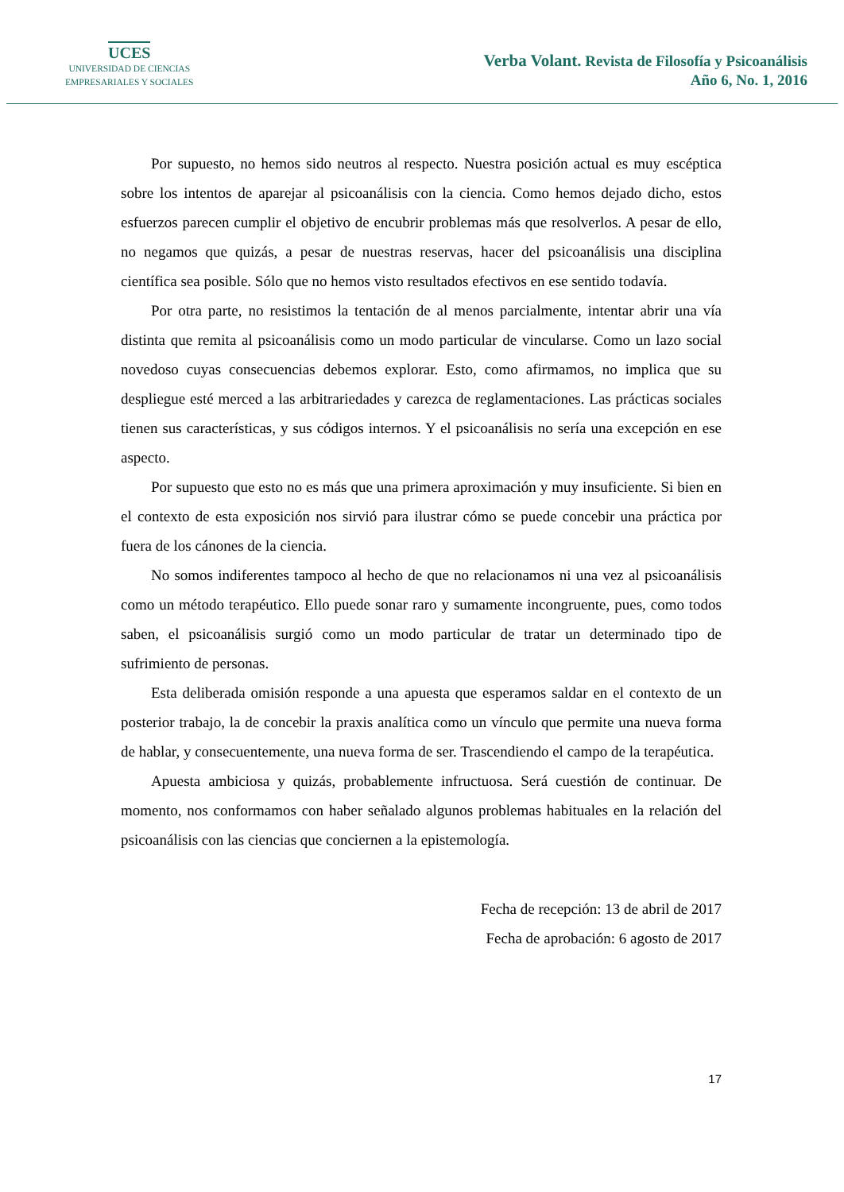UCES
UNIVERSIDAD DE CIENCIAS
EMPRESARIALES Y SOCIALES
Verba Volant. Revista de Filosofía y Psicoanálisis
Año 6, No. 1, 2016
Por supuesto, no hemos sido neutros al respecto. Nuestra posición actual es muy escéptica sobre los intentos de aparejar al psicoanálisis con la ciencia. Como hemos dejado dicho, estos esfuerzos parecen cumplir el objetivo de encubrir problemas más que resolverlos. A pesar de ello, no negamos que quizás, a pesar de nuestras reservas, hacer del psicoanálisis una disciplina científica sea posible. Sólo que no hemos visto resultados efectivos en ese sentido todavía.
Por otra parte, no resistimos la tentación de al menos parcialmente, intentar abrir una vía distinta que remita al psicoanálisis como un modo particular de vincularse. Como un lazo social novedoso cuyas consecuencias debemos explorar. Esto, como afirmamos, no implica que su despliegue esté merced a las arbitrariedades y carezca de reglamentaciones. Las prácticas sociales tienen sus características, y sus códigos internos. Y el psicoanálisis no sería una excepción en ese aspecto.
Por supuesto que esto no es más que una primera aproximación y muy insuficiente. Si bien en el contexto de esta exposición nos sirvió para ilustrar cómo se puede concebir una práctica por fuera de los cánones de la ciencia.
No somos indiferentes tampoco al hecho de que no relacionamos ni una vez al psicoanálisis como un método terapéutico. Ello puede sonar raro y sumamente incongruente, pues, como todos saben, el psicoanálisis surgió como un modo particular de tratar un determinado tipo de sufrimiento de personas.
Esta deliberada omisión responde a una apuesta que esperamos saldar en el contexto de un posterior trabajo, la de concebir la praxis analítica como un vínculo que permite una nueva forma de hablar, y consecuentemente, una nueva forma de ser. Trascendiendo el campo de la terapéutica.
Apuesta ambiciosa y quizás, probablemente infructuosa. Será cuestión de continuar. De momento, nos conformamos con haber señalado algunos problemas habituales en la relación del psicoanálisis con las ciencias que conciernen a la epistemología.
Fecha de recepción: 13 de abril de 2017
Fecha de aprobación: 6 agosto de 2017
17